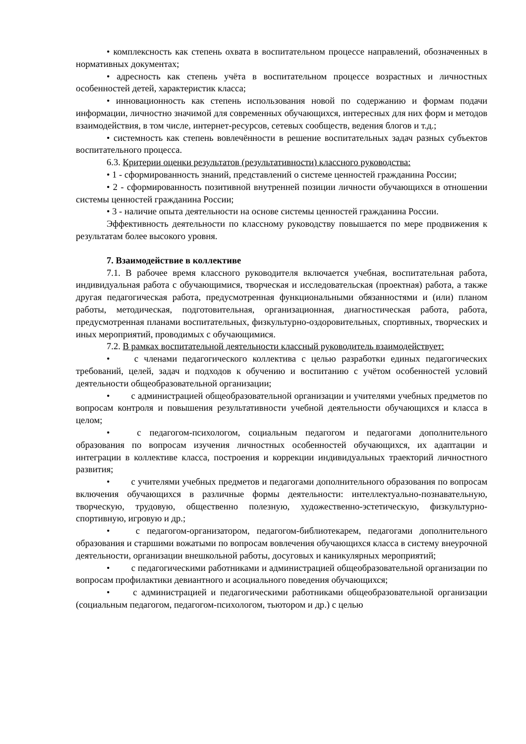• комплексность как степень охвата в воспитательном процессе направлений, обозначенных в нормативных документах;
• адресность как степень учёта в воспитательном процессе возрастных и личностных особенностей детей, характеристик класса;
• инновационность как степень использования новой по содержанию и формам подачи информации, личностно значимой для современных обучающихся, интересных для них форм и методов взаимодействия, в том числе, интернет-ресурсов, сетевых сообществ, ведения блогов и т.д.;
• системность как степень вовлечённости в решение воспитательных задач разных субъектов воспитательного процесса.
6.3. Критерии оценки результатов (результативности) классного руководства:
• 1 - сформированность знаний, представлений о системе ценностей гражданина России;
• 2 - сформированность позитивной внутренней позиции личности обучающихся в отношении системы ценностей гражданина России;
• 3 - наличие опыта деятельности на основе системы ценностей гражданина России.
Эффективность деятельности по классному руководству повышается по мере продвижения к результатам более высокого уровня.
7. Взаимодействие в коллективе
7.1. В рабочее время классного руководителя включается учебная, воспитательная работа, индивидуальная работа с обучающимися, творческая и исследовательская (проектная) работа, а также другая педагогическая работа, предусмотренная функциональными обязанностями и (или) планом работы, методическая, подготовительная, организационная, диагностическая работа, работа, предусмотренная планами воспитательных, физкультурно-оздоровительных, спортивных, творческих и иных мероприятий, проводимых с обучающимися.
7.2. В рамках воспитательной деятельности классный руководитель взаимодействует:
• с членами педагогического коллектива с целью разработки единых педагогических требований, целей, задач и подходов к обучению и воспитанию с учётом особенностей условий деятельности общеобразовательной организации;
• с администрацией общеобразовательной организации и учителями учебных предметов по вопросам контроля и повышения результативности учебной деятельности обучающихся и класса в целом;
• с педагогом-психологом, социальным педагогом и педагогами дополнительного образования по вопросам изучения личностных особенностей обучающихся, их адаптации и интеграции в коллективе класса, построения и коррекции индивидуальных траекторий личностного развития;
• с учителями учебных предметов и педагогами дополнительного образования по вопросам включения обучающихся в различные формы деятельности: интеллектуально-познавательную, творческую, трудовую, общественно полезную, художественно-эстетическую, физкультурно-спортивную, игровую и др.;
• с педагогом-организатором, педагогом-библиотекарем, педагогами дополнительного образования и старшими вожатыми по вопросам вовлечения обучающихся класса в систему внеурочной деятельности, организации внешкольной работы, досуговых и каникулярных мероприятий;
• с педагогическими работниками и администрацией общеобразовательной организации по вопросам профилактики девиантного и асоциального поведения обучающихся;
• с администрацией и педагогическими работниками общеобразовательной организации (социальным педагогом, педагогом-психологом, тьютором и др.) с целью